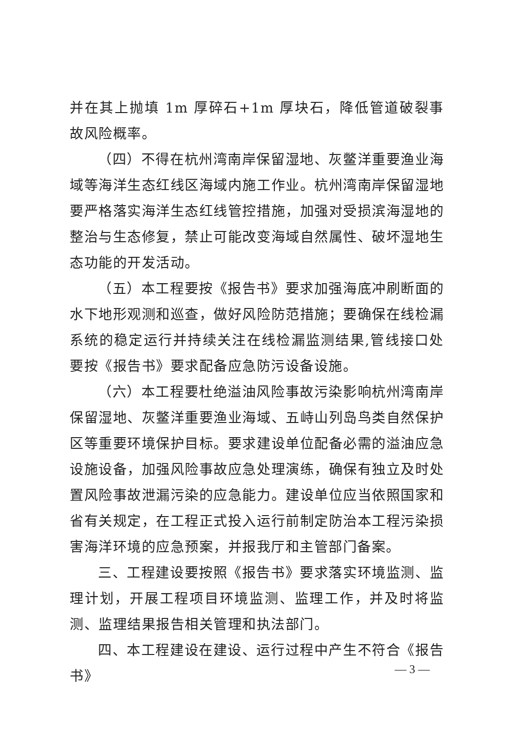并在其上抛填 1m 厚碎石+1m 厚块石，降低管道破裂事故风险概率。
（四）不得在杭州湾南岸保留湿地、灰鳖洋重要渔业海域等海洋生态红线区海域内施工作业。杭州湾南岸保留湿地要严格落实海洋生态红线管控措施，加强对受损滨海湿地的整治与生态修复，禁止可能改变海域自然属性、破坏湿地生态功能的开发活动。
（五）本工程要按《报告书》要求加强海底冲刷断面的水下地形观测和巡查，做好风险防范措施；要确保在线检漏系统的稳定运行并持续关注在线检漏监测结果,管线接口处要按《报告书》要求配备应急防污设备设施。
（六）本工程要杜绝溢油风险事故污染影响杭州湾南岸保留湿地、灰鳖洋重要渔业海域、五峙山列岛鸟类自然保护区等重要环境保护目标。要求建设单位配备必需的溢油应急设施设备，加强风险事故应急处理演练，确保有独立及时处置风险事故泄漏污染的应急能力。建设单位应当依照国家和省有关规定，在工程正式投入运行前制定防治本工程污染损害海洋环境的应急预案，并报我厅和主管部门备案。
三、工程建设要按照《报告书》要求落实环境监测、监理计划，开展工程项目环境监测、监理工作，并及时将监测、监理结果报告相关管理和执法部门。
四、本工程建设在建设、运行过程中产生不符合《报告书》
— 3 —